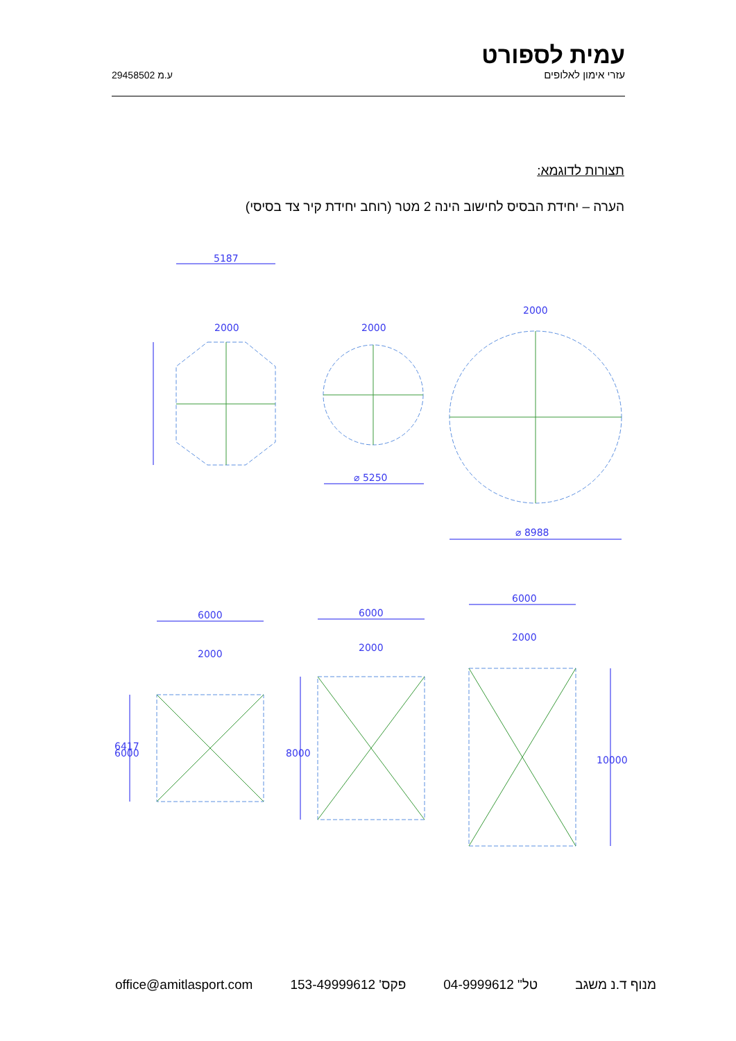ע.מ 29458502
עמית לספורט
עזרי אימון לאלופים
תצורות לדוגמא:
הערה – יחידת הבסיס לחישוב הינה 2 מטר (רוחב יחידת קיר צד בסיסי)
5187
2000
2000
2000
⌀ 5250
⌀ 8988
6000
6000
6000
2000
2000
2000
6417
6000
8000
10000
office@amitlasport.com פקס' 153-49999612 טל" 04-9999612 מנוף ד.נ משגב